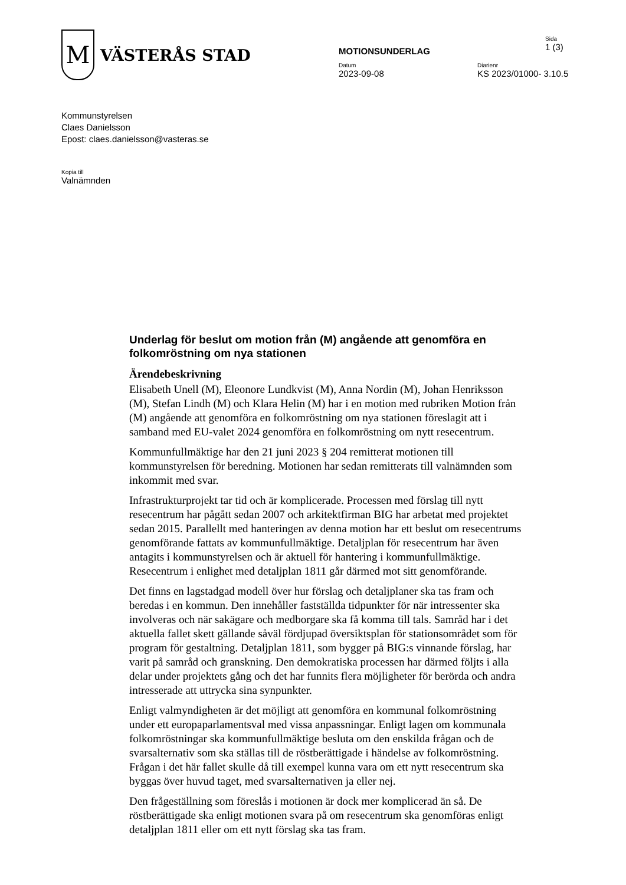M
VÄSTERÅS STAD
MOTIONSUNDERLAG
Sida
1 (3)
Datum
2023-09-08
Diarienr
KS 2023/01000- 3.10.5
Kommunstyrelsen
Claes Danielsson
Epost: claes.danielsson@vasteras.se
Kopia till
Valnämnden
Underlag för beslut om motion från (M) angående att genomföra en folkomröstning om nya stationen
Ärendebeskrivning
Elisabeth Unell (M), Eleonore Lundkvist (M), Anna Nordin (M), Johan Henriksson (M), Stefan Lindh (M) och Klara Helin (M) har i en motion med rubriken Motion från (M) angående att genomföra en folkomröstning om nya stationen föreslagit att i samband med EU-valet 2024 genomföra en folkomröstning om nytt resecentrum.
Kommunfullmäktige har den 21 juni 2023 § 204 remitterat motionen till kommunstyrelsen för beredning. Motionen har sedan remitterats till valnämnden som inkommit med svar.
Infrastrukturprojekt tar tid och är komplicerade. Processen med förslag till nytt resecentrum har pågått sedan 2007 och arkitektfirman BIG har arbetat med projektet sedan 2015. Parallellt med hanteringen av denna motion har ett beslut om resecentrums genomförande fattats av kommunfullmäktige. Detaljplan för resecentrum har även antagits i kommunstyrelsen och är aktuell för hantering i kommunfullmäktige. Resecentrum i enlighet med detaljplan 1811 går därmed mot sitt genomförande.
Det finns en lagstadgad modell över hur förslag och detaljplaner ska tas fram och beredas i en kommun. Den innehåller fastställda tidpunkter för när intressenter ska involveras och när sakägare och medborgare ska få komma till tals. Samråd har i det aktuella fallet skett gällande såväl fördjupad översiktsplan för stationsområdet som för program för gestaltning. Detaljplan 1811, som bygger på BIG:s vinnande förslag, har varit på samråd och granskning. Den demokratiska processen har därmed följts i alla delar under projektets gång och det har funnits flera möjligheter för berörda och andra intresserade att uttrycka sina synpunkter.
Enligt valmyndigheten är det möjligt att genomföra en kommunal folkomröstning under ett europaparlamentsval med vissa anpassningar. Enligt lagen om kommunala folkomröstningar ska kommunfullmäktige besluta om den enskilda frågan och de svarsalternativ som ska ställas till de röstberättigade i händelse av folkomröstning. Frågan i det här fallet skulle då till exempel kunna vara om ett nytt resecentrum ska byggas över huvud taget, med svarsalternativen ja eller nej.
Den frågeställning som föreslås i motionen är dock mer komplicerad än så. De röstberättigade ska enligt motionen svara på om resecentrum ska genomföras enligt detaljplan 1811 eller om ett nytt förslag ska tas fram.